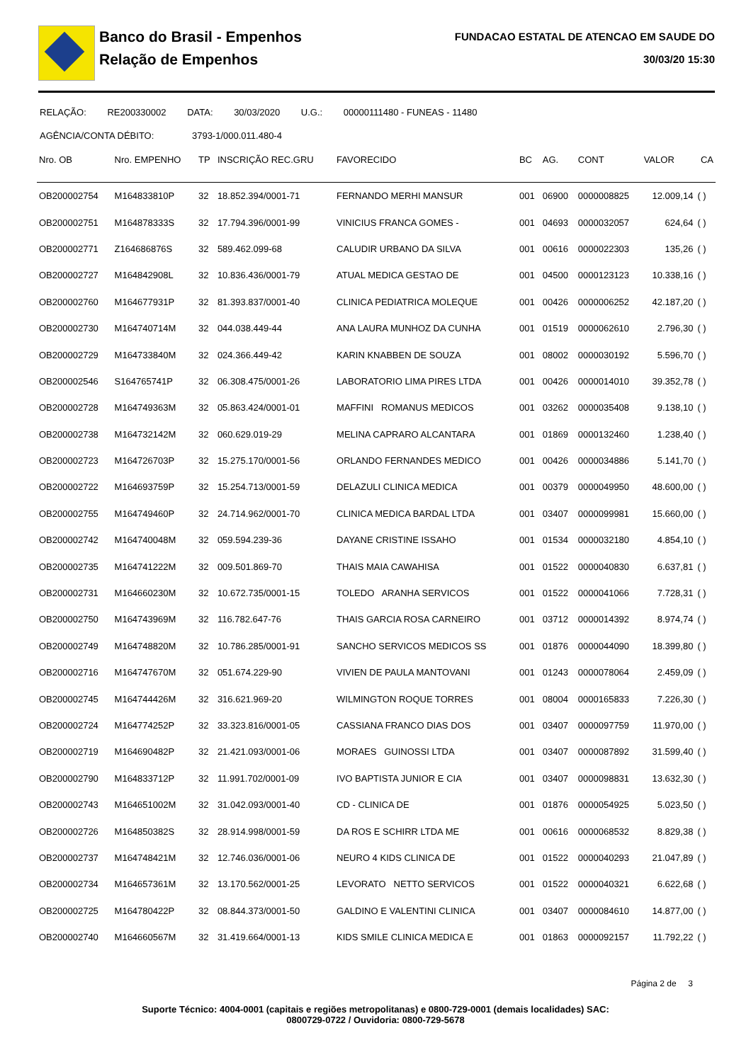Banco do Brasil - Empenhos
Relação de Empenhos
FUNDACAO ESTATAL DE ATENCAO EM SAUDE DO
30/03/20 15:30
RELAÇÃO: RE200330002 DATA: 30/03/2020 U.G.: 00000111480 - FUNEAS - 11480
AGÊNCIA/CONTA DÉBITO: 3793-1/000.011.480-4
| Nro. OB | Nro. EMPENHO | TP | INSCRIÇÃO REC.GRU | FAVORECIDO | BC | AG. | CONT | VALOR | CA |
| --- | --- | --- | --- | --- | --- | --- | --- | --- | --- |
| OB200002754 | M164833810P | 32 | 18.852.394/0001-71 | FERNANDO MERHI MANSUR | 001 | 06900 | 0000008825 | 12.009,14 | ( ) |
| OB200002751 | M164878333S | 32 | 17.794.396/0001-99 | VINICIUS FRANCA GOMES - | 001 | 04693 | 0000032057 | 624,64 | ( ) |
| OB200002771 | Z164686876S | 32 | 589.462.099-68 | CALUDIR URBANO DA SILVA | 001 | 00616 | 0000022303 | 135,26 | ( ) |
| OB200002727 | M164842908L | 32 | 10.836.436/0001-79 | ATUAL MEDICA GESTAO DE | 001 | 04500 | 0000123123 | 10.338,16 | ( ) |
| OB200002760 | M164677931P | 32 | 81.393.837/0001-40 | CLINICA PEDIATRICA MOLEQUE | 001 | 00426 | 0000006252 | 42.187,20 | ( ) |
| OB200002730 | M164740714M | 32 | 044.038.449-44 | ANA LAURA MUNHOZ DA CUNHA | 001 | 01519 | 0000062610 | 2.796,30 | ( ) |
| OB200002729 | M164733840M | 32 | 024.366.449-42 | KARIN KNABBEN DE SOUZA | 001 | 08002 | 0000030192 | 5.596,70 | ( ) |
| OB200002546 | S164765741P | 32 | 06.308.475/0001-26 | LABORATORIO LIMA PIRES LTDA | 001 | 00426 | 0000014010 | 39.352,78 | ( ) |
| OB200002728 | M164749363M | 32 | 05.863.424/0001-01 | MAFFINI ROMANUS MEDICOS | 001 | 03262 | 0000035408 | 9.138,10 | ( ) |
| OB200002738 | M164732142M | 32 | 060.629.019-29 | MELINA CAPRARO ALCANTARA | 001 | 01869 | 0000132460 | 1.238,40 | ( ) |
| OB200002723 | M164726703P | 32 | 15.275.170/0001-56 | ORLANDO FERNANDES MEDICO | 001 | 00426 | 0000034886 | 5.141,70 | ( ) |
| OB200002722 | M164693759P | 32 | 15.254.713/0001-59 | DELAZULI CLINICA MEDICA | 001 | 00379 | 0000049950 | 48.600,00 | ( ) |
| OB200002755 | M164749460P | 32 | 24.714.962/0001-70 | CLINICA MEDICA BARDAL LTDA | 001 | 03407 | 0000099981 | 15.660,00 | ( ) |
| OB200002742 | M164740048M | 32 | 059.594.239-36 | DAYANE CRISTINE ISSAHO | 001 | 01534 | 0000032180 | 4.854,10 | ( ) |
| OB200002735 | M164741222M | 32 | 009.501.869-70 | THAIS MAIA CAWAHISA | 001 | 01522 | 0000040830 | 6.637,81 | ( ) |
| OB200002731 | M164660230M | 32 | 10.672.735/0001-15 | TOLEDO ARANHA SERVICOS | 001 | 01522 | 0000041066 | 7.728,31 | ( ) |
| OB200002750 | M164743969M | 32 | 116.782.647-76 | THAIS GARCIA ROSA CARNEIRO | 001 | 03712 | 0000014392 | 8.974,74 | ( ) |
| OB200002749 | M164748820M | 32 | 10.786.285/0001-91 | SANCHO SERVICOS MEDICOS SS | 001 | 01876 | 0000044090 | 18.399,80 | ( ) |
| OB200002716 | M164747670M | 32 | 051.674.229-90 | VIVIEN DE PAULA MANTOVANI | 001 | 01243 | 0000078064 | 2.459,09 | ( ) |
| OB200002745 | M164744426M | 32 | 316.621.969-20 | WILMINGTON ROQUE TORRES | 001 | 08004 | 0000165833 | 7.226,30 | ( ) |
| OB200002724 | M164774252P | 32 | 33.323.816/0001-05 | CASSIANA FRANCO DIAS DOS | 001 | 03407 | 0000097759 | 11.970,00 | ( ) |
| OB200002719 | M164690482P | 32 | 21.421.093/0001-06 | MORAES GUINOSSI LTDA | 001 | 03407 | 0000087892 | 31.599,40 | ( ) |
| OB200002790 | M164833712P | 32 | 11.991.702/0001-09 | IVO BAPTISTA JUNIOR E CIA | 001 | 03407 | 0000098831 | 13.632,30 | ( ) |
| OB200002743 | M164651002M | 32 | 31.042.093/0001-40 | CD - CLINICA DE | 001 | 01876 | 0000054925 | 5.023,50 | ( ) |
| OB200002726 | M164850382S | 32 | 28.914.998/0001-59 | DA ROS E SCHIRR LTDA ME | 001 | 00616 | 0000068532 | 8.829,38 | ( ) |
| OB200002737 | M164748421M | 32 | 12.746.036/0001-06 | NEURO 4 KIDS CLINICA DE | 001 | 01522 | 0000040293 | 21.047,89 | ( ) |
| OB200002734 | M164657361M | 32 | 13.170.562/0001-25 | LEVORATO NETTO SERVICOS | 001 | 01522 | 0000040321 | 6.622,68 | ( ) |
| OB200002725 | M164780422P | 32 | 08.844.373/0001-50 | GALDINO E VALENTINI CLINICA | 001 | 03407 | 0000084610 | 14.877,00 | ( ) |
| OB200002740 | M164660567M | 32 | 31.419.664/0001-13 | KIDS SMILE CLINICA MEDICA E | 001 | 01863 | 0000092157 | 11.792,22 | ( ) |
Página 2 de 3
Suporte Técnico: 4004-0001 (capitais e regiões metropolitanas) e 0800-729-0001 (demais localidades) SAC: 0800729-0722 / Ouvidoria: 0800-729-5678